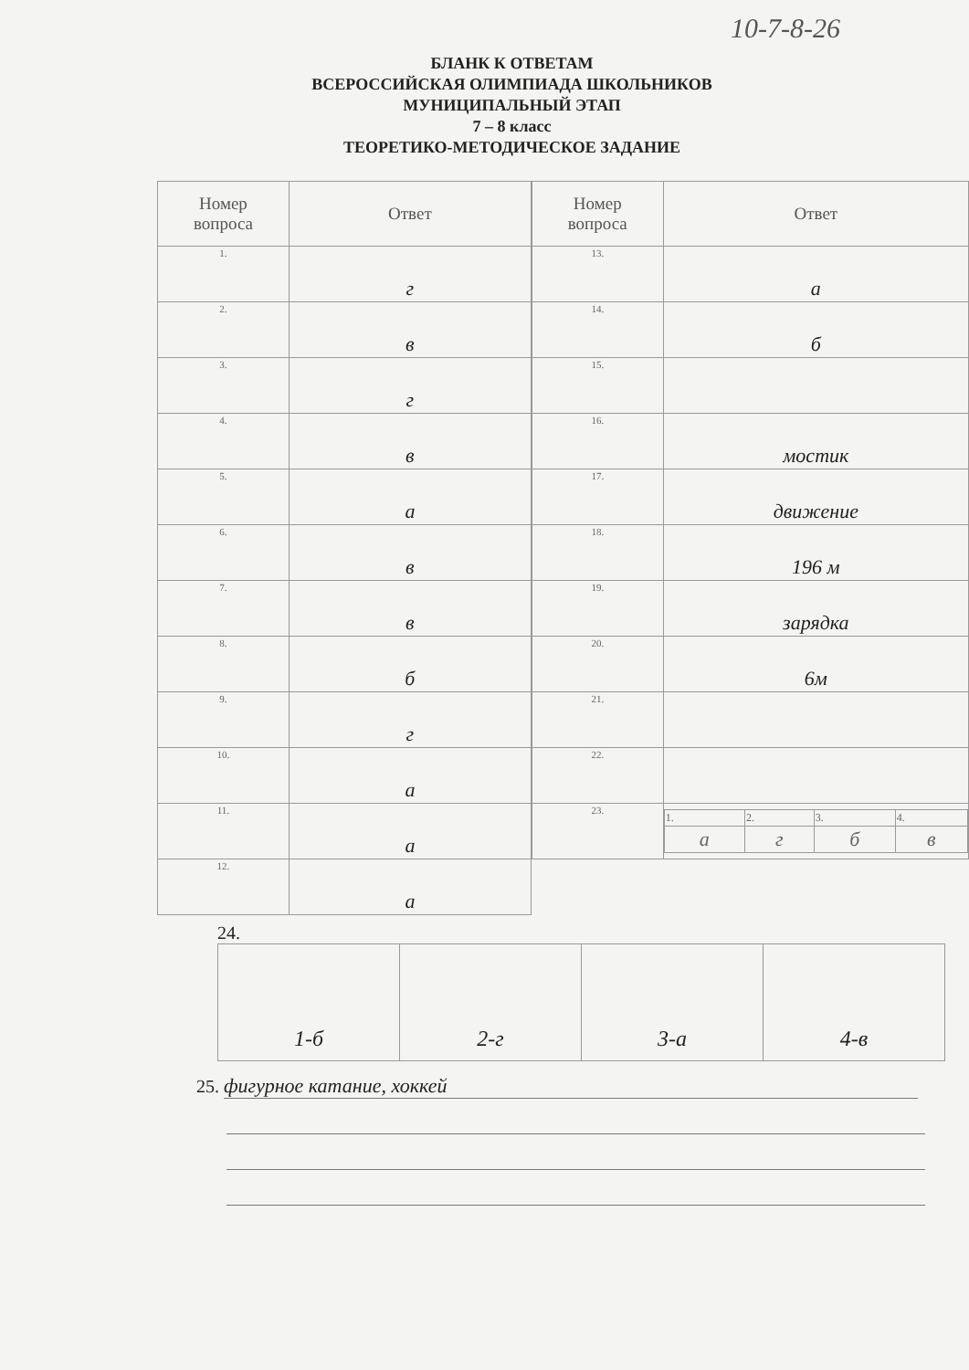10-7-8-26
БЛАНК К ОТВЕТАМ
ВСЕРОССИЙСКАЯ ОЛИМПИАДА ШКОЛЬНИКОВ
МУНИЦИПАЛЬНЫЙ ЭТАП
7 – 8 класс
ТЕОРЕТИКО-МЕТОДИЧЕСКОЕ ЗАДАНИЕ
| Номер вопроса | Ответ |
| --- | --- |
| 1. | г |
| 2. | в |
| 3. | г |
| 4. | в |
| 5. | а |
| 6. | в |
| 7. | в |
| 8. | б |
| 9. | г |
| 10. | а |
| 11. | а |
| 12. | а |
| Номер вопроса | Ответ |
| --- | --- |
| 13. | а |
| 14. | б |
| 15. | |
| 16. | мостик |
| 17. | движение |
| 18. | 196 м |
| 19. | зарядка |
| 20. | 6м |
| 21. | |
| 22. | |
| 23. | / 1. / 2. / 3. / 4. / / а / г / б / в / |
24.
| 1-б | 2-г | 3-а | 4-в |
25. фигурное катание, хоккей